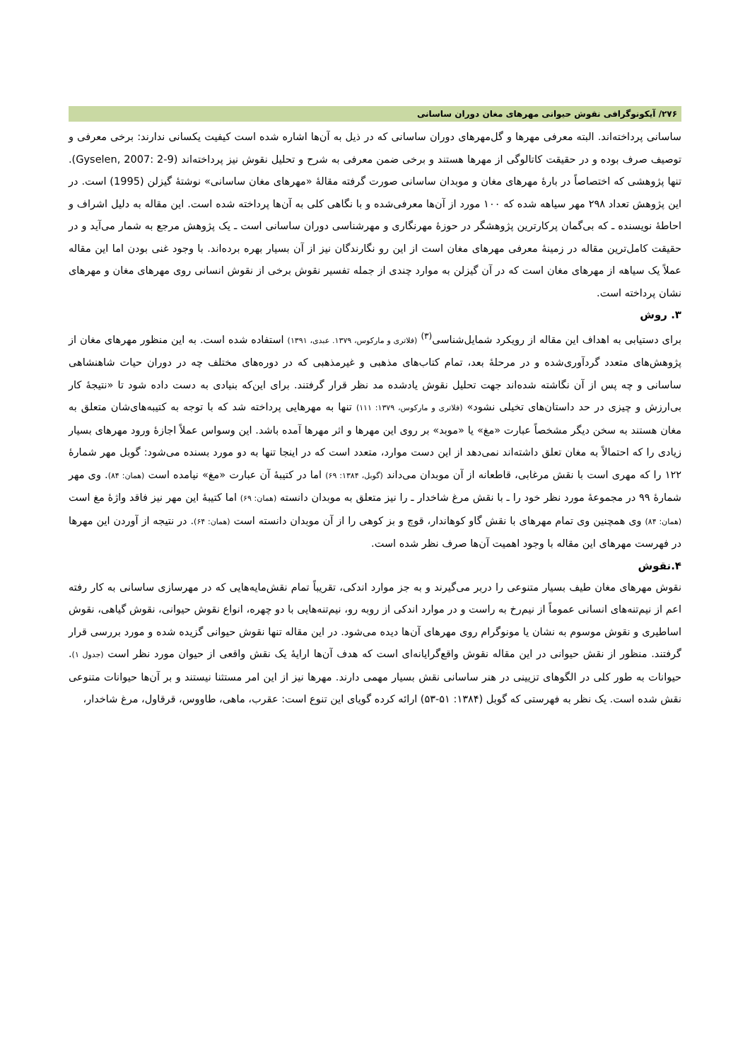۲۷۶/ آیکونوگرافی نقوش حیوانی مهرهای مغان دوران ساسانی
ساسانی پرداخته‌اند. البته معرفی مهرها و گل‌مهرهای دوران ساسانی که در ذیل به آن‌ها اشاره شده است کیفیت یکسانی ندارند: برخی معرفی و توصیف صرف بوده و در حقیقت کاتالوگی از مهرها هستند و برخی ضمن معرفی به شرح و تحلیل نقوش نیز پرداخته‌اند (Gyselen, 2007: 2-9). تنها پژوهشی که اختصاصاً در بارهٔ مهرهای مغان و موبدان ساسانی صورت گرفته مقالهٔ «مهرهای مغان ساسانی» نوشتهٔ گیزلن (1995) است. در این پژوهش تعداد ۲۹۸ مهر سیاهه شده که ۱۰۰ مورد از آن‌ها معرفی‌شده و با نگاهی کلی به آن‌ها پرداخته شده است. این مقاله به دلیل اشراف و احاطهٔ نویسنده ـ که بی‌گمان پرکارترین پژوهشگر در حوزهٔ مهرنگاری و مهرشناسی دوران ساسانی است ـ یک پژوهش مرجع به شمار می‌آید و در حقیقت کامل‌ترین مقاله در زمینهٔ معرفی مهرهای مغان است از این رو نگارندگان نیز از آن بسیار بهره برده‌اند. با وجود غنی بودن اما این مقاله عملاً یک سیاهه از مهرهای مغان است که در آن گیزلن به موارد چندی از جمله تفسیر نقوش برخی از نقوش انسانی روی مهرهای مغان و مهرهای نشان پرداخته است.
۳. روش
برای دستیابی به اهداف این مقاله از رویکرد شمایل‌شناسی<sup>(۳)</sup> (فلاتری و مارکوس، ۱۳۷۹. عبدی، ۱۳۹۱) استفاده شده است. به این منظور مهرهای مغان از پژوهش‌های متعدد گردآوری‌شده و در مرحلهٔ بعد، تمام کتاب‌های مذهبی و غیرمذهبی که در دوره‌های مختلف چه در دوران حیات شاهنشاهی ساسانی و چه پس از آن نگاشته شده‌اند جهت تحلیل نقوش یادشده مد نظر قرار گرفتند. برای این‌که بنیادی به دست داده شود تا «نتیجهٔ کار بی‌ارزش و چیزی در حد داستان‌های تخیلی نشود» (فلاتری و مارکوس، ۱۳۷۹: ۱۱۱) تنها به مهرهایی پرداخته شد که با توجه به کتیبه‌های‌شان متعلق به مغان هستند به سخن دیگر مشخصاً عبارت «مغ» یا «موبد» بر روی این مهرها و اثر مهرها آمده باشد. این وسواس عملاً اجازهٔ ورود مهرهای بسیار زیادی را که احتمالاً به مغان تعلق داشته‌اند نمی‌دهد از این دست موارد، متعدد است که در اینجا تنها به دو مورد بسنده می‌شود: گوبل مهر شمارهٔ ۱۲۲ را که مهری است با نقش مرغابی، قاطعانه از آن موبدان می‌داند (گوبل، ۱۳۸۴: ۶۹) اما در کتیبهٔ آن عبارت «مغ» نیامده است (همان: ۸۴). وی مهر شمارهٔ ۹۹ در مجموعهٔ مورد نظر خود را ـ با نقش مرغ شاخدار ـ را نیز متعلق به موبدان دانسته (همان: ۶۹) اما کتیبهٔ این مهر نیز فاقد واژهٔ مغ است (همان: ۸۴) وی همچنین وی تمام مهرهای با نقش گاو کوهاندار، قوچ و بز کوهی را از آن موبدان دانسته است (همان: ۶۴). در نتیجه از آوردن این مهرها در فهرست مهرهای این مقاله با وجود اهمیت آن‌ها صرف نظر شده است.
۴.نقوش
نقوش مهرهای مغان طیف بسیار متنوعی را دربر می‌گیرند و به جز موارد اندکی، تقریباً تمام نقش‌مایه‌هایی که در مهرسازی ساسانی به کار رفته اعم از نیم‌تنه‌های انسانی عموماً از نیم‌رخ به راست و در موارد اندکی از روبه رو، نیم‌تنه‌هایی با دو چهره، انواع نقوش حیوانی، نقوش گیاهی، نقوش اساطیری و نقوش موسوم به نشان یا مونوگرام روی مهرهای آن‌ها دیده می‌شود. در این مقاله تنها نقوش حیوانی گزیده شده و مورد بررسی قرار گرفتند. منظور از نقش حیوانی در این مقاله نقوش واقع‌گرایانه‌ای است که هدف آن‌ها ارایهٔ یک نقش واقعی از حیوان مورد نظر است (جدول ۱). حیوانات به طور کلی در الگوهای تزیینی در هنر ساسانی نقش بسیار مهمی دارند. مهرها نیز از این امر مستثنا نیستند و بر آن‌ها حیوانات متنوعی نقش شده است. یک نظر به فهرستی که گوبل (۱۳۸۴: ۵۱-۵۳) ارائه کرده گویای این تنوع است: عقرب، ماهی، طاووس، قرقاول، مرغ شاخدار،